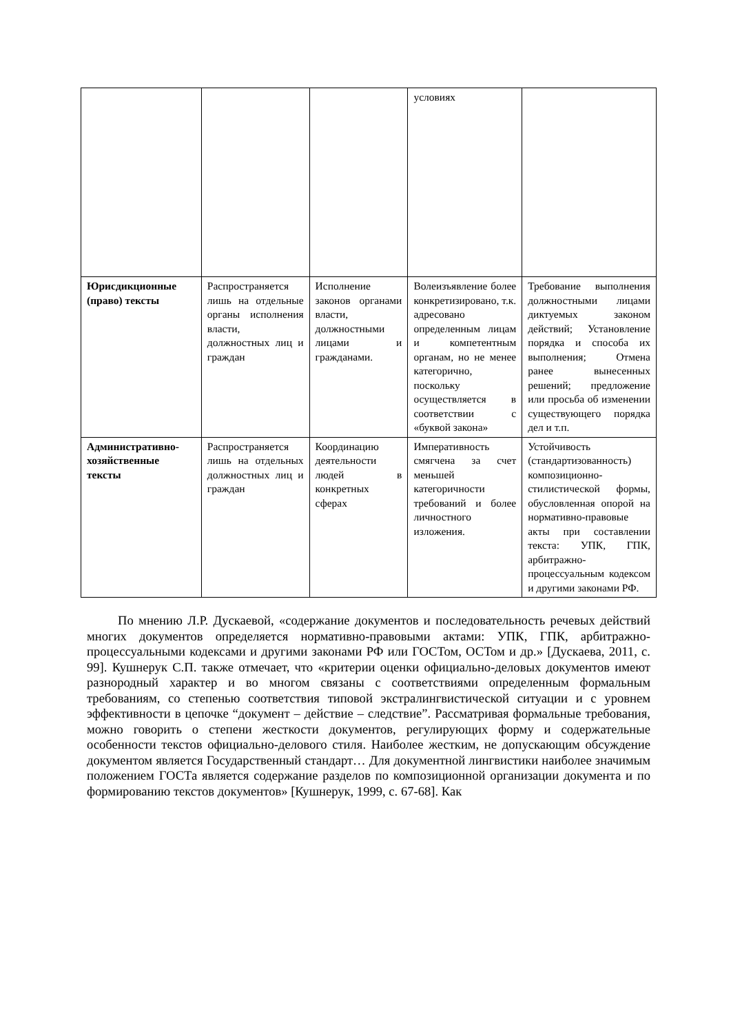| | | | условиях | |
| Юрисдикционные (право) тексты | Распространяется лишь на отдельные органы исполнения власти, должностных лиц и граждан | Исполнение законов органами власти, должностными лицами и гражданами. | Волеизъявление более конкретизировано, т.к. адресовано определенным лицам и компетентным органам, но не менее категорично, поскольку осуществляется в соответствии с «буквой закона» | Требование выполнения должностными лицами диктуемых законом действий; Установление порядка и способа их выполнения; Отмена ранее вынесенных решений; предложение или просьба об изменении существующего порядка дел и т.п. |
| Административно-хозяйственные тексты | Распространяется лишь на отдельных должностных лиц и граждан | Координацию деятельности людей в конкретных сферах | Императивность смягчена за счет меньшей категоричности требований и более личностного изложения. | Устойчивость (стандартизованность) композиционно-стилистической формы, обусловленная опорой на нормативно-правовые акты при составлении текста: УПК, ГПК, арбитражно-процессуальным кодексом и другими законами РФ. |
По мнению Л.Р. Дускаевой, «содержание документов и последовательность речевых действий многих документов определяется нормативно-правовыми актами: УПК, ГПК, арбитражно-процессуальными кодексами и другими законами РФ или ГОСТом, ОСТом и др.» [Дускаева, 2011, с. 99]. Кушнерук С.П. также отмечает, что «критерии оценки официально-деловых документов имеют разнородный характер и во многом связаны с соответствиями определенным формальным требованиям, со степенью соответствия типовой экстралингвистической ситуации и с уровнем эффективности в цепочке “документ – действие – следствие”. Рассматривая формальные требования, можно говорить о степени жесткости документов, регулирующих форму и содержательные особенности текстов официально-делового стиля. Наиболее жестким, не допускающим обсуждение документом является Государственный стандарт… Для документной лингвистики наиболее значимым положением ГОСТа является содержание разделов по композиционной организации документа и по формированию текстов документов» [Кушнерук, 1999, с. 67-68]. Как